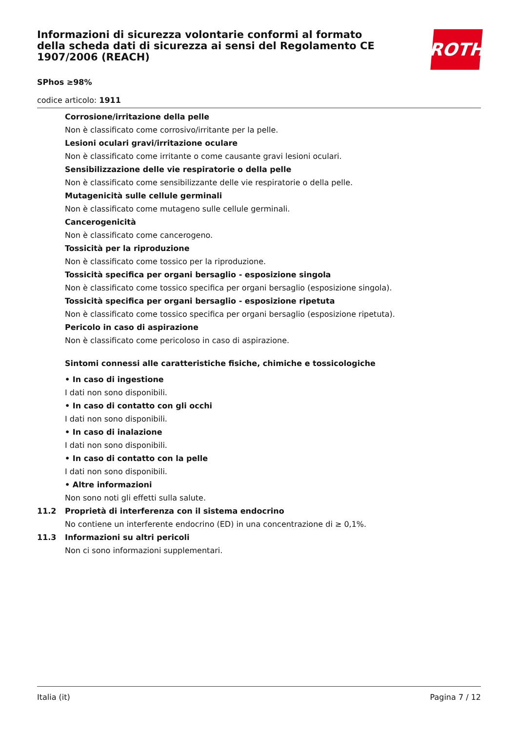Informazioni di sicurezza volontarie conformi al formato della scheda dati di sicurezza ai sensi del Regolamento CE 1907/2006 (REACH)
ROTH
SPhos ≥98%
codice articolo: 1911
Corrosione/irritazione della pelle
Non è classificato come corrosivo/irritante per la pelle.
Lesioni oculari gravi/irritazione oculare
Non è classificato come irritante o come causante gravi lesioni oculari.
Sensibilizzazione delle vie respiratorie o della pelle
Non è classificato come sensibilizzante delle vie respiratorie o della pelle.
Mutagenicità sulle cellule germinali
Non è classificato come mutageno sulle cellule germinali.
Cancerogenicità
Non è classificato come cancerogeno.
Tossicità per la riproduzione
Non è classificato come tossico per la riproduzione.
Tossicità specifica per organi bersaglio - esposizione singola
Non è classificato come tossico specifica per organi bersaglio (esposizione singola).
Tossicità specifica per organi bersaglio - esposizione ripetuta
Non è classificato come tossico specifica per organi bersaglio (esposizione ripetuta).
Pericolo in caso di aspirazione
Non è classificato come pericoloso in caso di aspirazione.
Sintomi connessi alle caratteristiche fisiche, chimiche e tossicologiche
• In caso di ingestione
I dati non sono disponibili.
• In caso di contatto con gli occhi
I dati non sono disponibili.
• In caso di inalazione
I dati non sono disponibili.
• In caso di contatto con la pelle
I dati non sono disponibili.
• Altre informazioni
Non sono noti gli effetti sulla salute.
11.2 Proprietà di interferenza con il sistema endocrino
No contiene un interferente endocrino (ED) in una concentrazione di ≥ 0,1%.
11.3 Informazioni su altri pericoli
Non ci sono informazioni supplementari.
Italia (it) Pagina 7 / 12